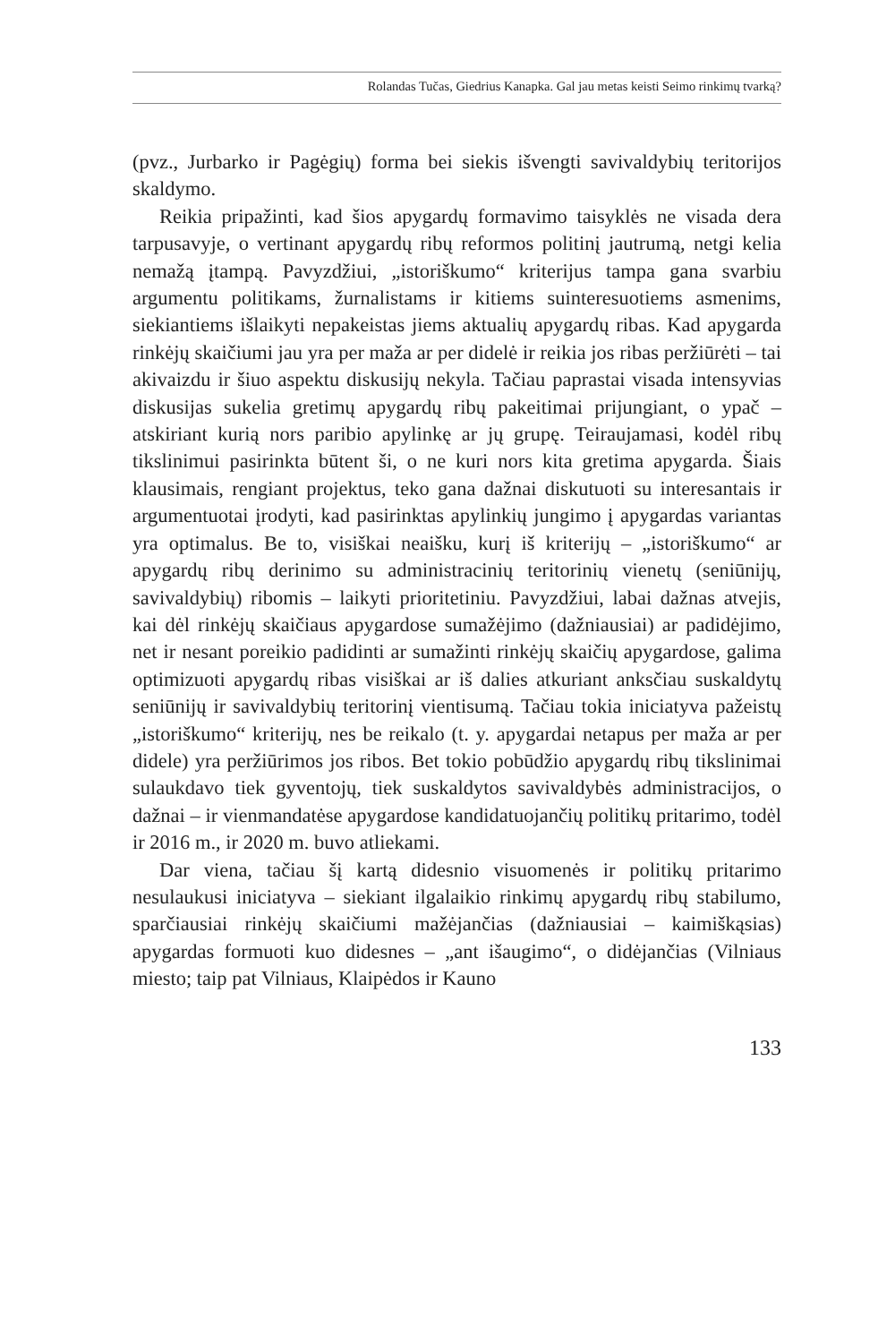Rolandas Tučas, Giedrius Kanapka. Gal jau metas keisti Seimo rinkimų tvarką?
(pvz., Jurbarko ir Pagėgių) forma bei siekis išvengti savivaldybių teritorijos skaldymo.
Reikia pripažinti, kad šios apygardų formavimo taisyklės ne visada dera tarpusavyje, o vertinant apygardų ribų reformos politinį jautrumą, netgi kelia nemažą įtampą. Pavyzdžiui, „istoriškumo“ kriterijus tampa gana svarbiu argumentu politikams, žurnalistams ir kitiems suinteresuotiems asmenims, siekiantiems išlaikyti nepakeistas jiems aktualių apygardų ribas. Kad apygarda rinkėjų skaičiumi jau yra per maža ar per didelė ir reikia jos ribas peržiūrėti – tai akivaizdu ir šiuo aspektu diskusijų nekyla. Tačiau paprastai visada intensyvias diskusijas sukelia gretimų apygardų ribų pakeitimai prijungiant, o ypač – atskiriant kurią nors paribio apylinkę ar jų grupę. Teiraujamasi, kodėl ribų tikslinimui pasirinkta būtent ši, o ne kuri nors kita gretima apygarda. Šiais klausimais, rengiant projektus, teko gana dažnai diskutuoti su interesantais ir argumentuotai įrodyti, kad pasirinktas apylinkių jungimo į apygardas variantas yra optimalus. Be to, visiškai neaišku, kurį iš kriterijų – „istoriškumo“ ar apygardų ribų derinimo su administracinių teritorinių vienetų (seniūnijų, savivaldybių) ribomis – laikyti prioritetiniu. Pavyzdžiui, labai dažnas atvejis, kai dėl rinkėjų skaičiaus apygardose sumažėjimo (dažniausiai) ar padidėjimo, net ir nesant poreikio padidinti ar sumažinti rinkėjų skaičių apygardose, galima optimizuoti apygardų ribas visiškai ar iš dalies atkuriant anksčiau suskaldytų seniūnijų ir savivaldybių teritorinį vientisumą. Tačiau tokia iniciatyva pažeistų „istoriškumo“ kriterijų, nes be reikalo (t. y. apygardai netapus per maža ar per didele) yra peržiūrimos jos ribos. Bet tokio pobūdžio apygardų ribų tikslinimai sulaukdavo tiek gyventojų, tiek suskaldytos savivaldybės administracijos, o dažnai – ir vienmandatėse apygardose kandidatuojančių politikų pritarimo, todėl ir 2016 m., ir 2020 m. buvo atliekami.
Dar viena, tačiau šį kartą didesnio visuomenės ir politikų pritarimo nesulaukusi iniciatyva – siekiant ilgalaikio rinkimų apygardų ribų stabilumo, sparčiausiai rinkėjų skaičiumi mažėjančias (dažniausiai – kaimiškąsias) apygardas formuoti kuo didesnes – „ant išaugimo“, o didėjančias (Vilniaus miesto; taip pat Vilniaus, Klaipėdos ir Kauno
133